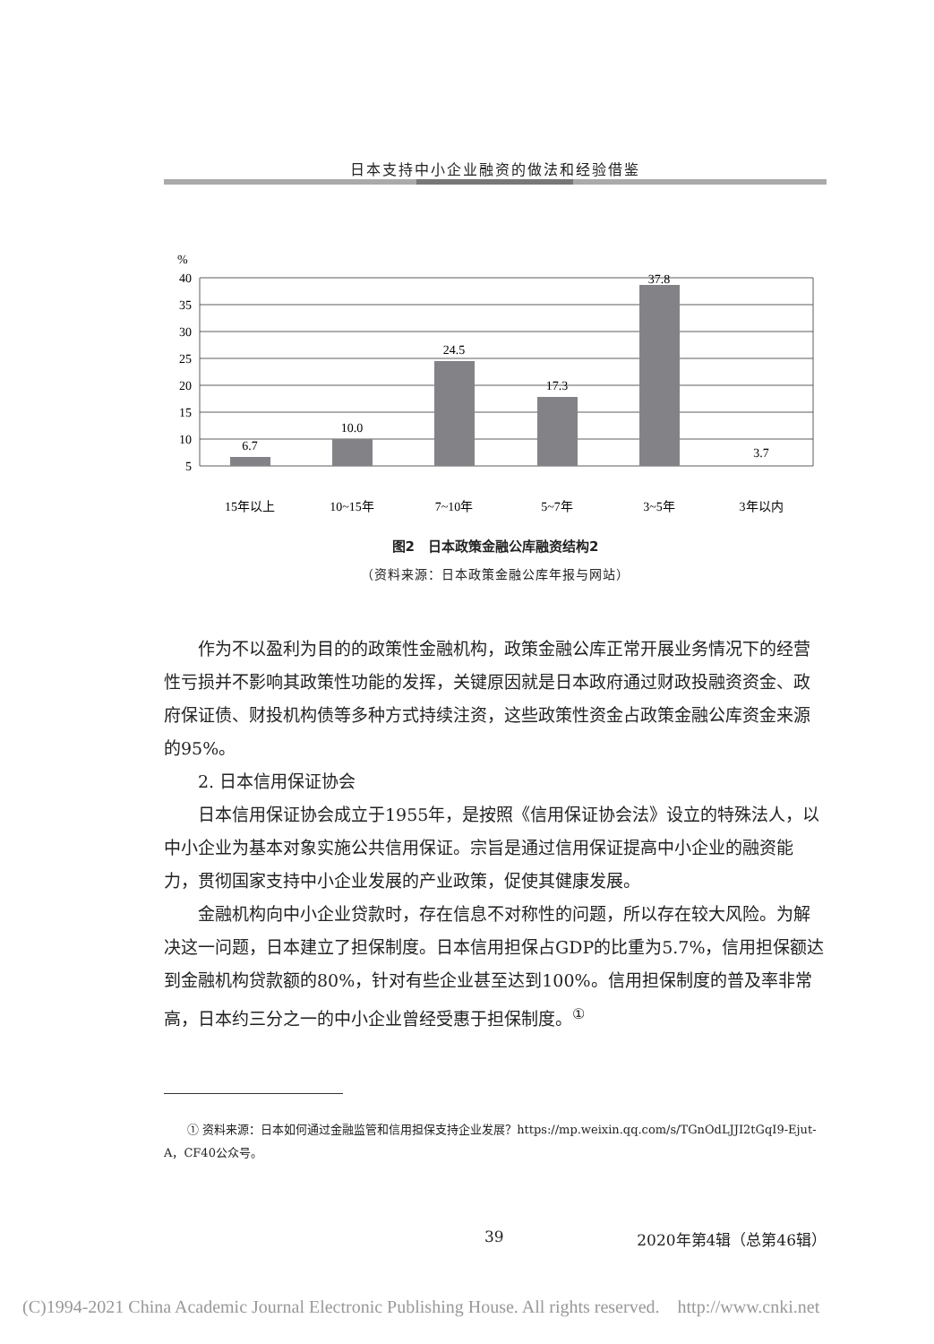日本支持中小企业融资的做法和经验借鉴
%
40
35
30
25
20
15
10
5
6.7
10.0
24.5
17.3
37.8
3.7
15年以上
10~15年
7~10年
5~7年
3~5年
3年以内
图2　日本政策金融公库融资结构2
（资料来源：日本政策金融公库年报与网站）
作为不以盈利为目的的政策性金融机构，政策金融公库正常开展业务情况下的经营性亏损并不影响其政策性功能的发挥，关键原因就是日本政府通过财政投融资资金、政府保证债、财投机构债等多种方式持续注资，这些政策性资金占政策金融公库资金来源的95%。
2. 日本信用保证协会
日本信用保证协会成立于1955年，是按照《信用保证协会法》设立的特殊法人，以中小企业为基本对象实施公共信用保证。宗旨是通过信用保证提高中小企业的融资能力，贯彻国家支持中小企业发展的产业政策，促使其健康发展。
金融机构向中小企业贷款时，存在信息不对称性的问题，所以存在较大风险。为解决这一问题，日本建立了担保制度。日本信用担保占GDP的比重为5.7%，信用担保额达到金融机构贷款额的80%，针对有些企业甚至达到100%。信用担保制度的普及率非常高，日本约三分之一的中小企业曾经受惠于担保制度。<sup>①</sup>
① 资料来源：日本如何通过金融监管和信用担保支持企业发展？https://mp.weixin.qq.com/s/TGnOdLJJI2tGqI9-Ejut-A，CF40公众号。
39 2020年第4辑（总第46辑）
(C)1994-2021 China Academic Journal Electronic Publishing House. All rights reserved.　http://www.cnki.net